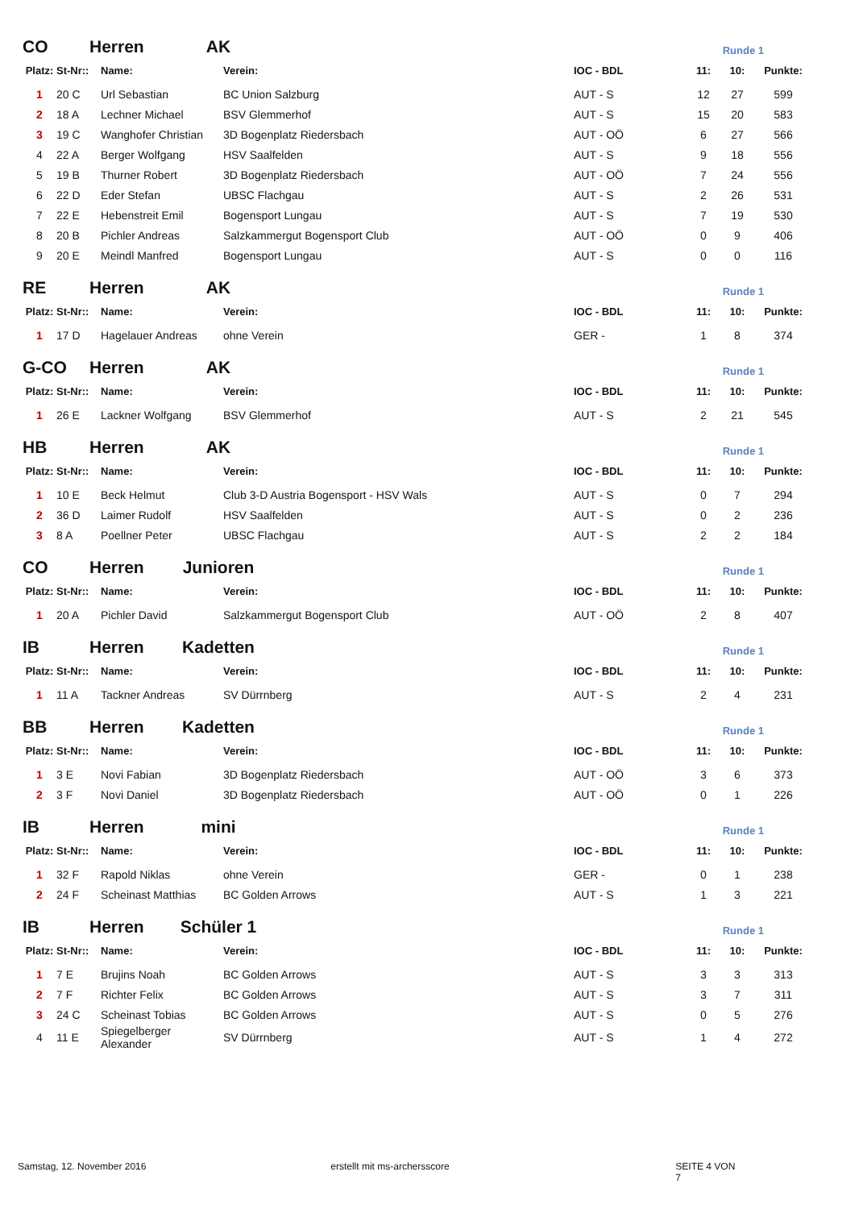CO Herren AK Runde 1
| Platz: | St-Nr:: | Name: | Verein: | IOC - BDL | 11: | 10: | Punkte: |
| --- | --- | --- | --- | --- | --- | --- | --- |
| 1 | 20 C | Url Sebastian | BC Union Salzburg | AUT - S | 12 | 27 | 599 |
| 2 | 18 A | Lechner Michael | BSV Glemmerhof | AUT - S | 15 | 20 | 583 |
| 3 | 19 C | Wanghofer Christian | 3D Bogenplatz Riedersbach | AUT - OÖ | 6 | 27 | 566 |
| 4 | 22 A | Berger Wolfgang | HSV Saalfelden | AUT - S | 9 | 18 | 556 |
| 5 | 19 B | Thurner Robert | 3D Bogenplatz Riedersbach | AUT - OÖ | 7 | 24 | 556 |
| 6 | 22 D | Eder Stefan | UBSC Flachgau | AUT - S | 2 | 26 | 531 |
| 7 | 22 E | Hebenstreit Emil | Bogensport Lungau | AUT - S | 7 | 19 | 530 |
| 8 | 20 B | Pichler Andreas | Salzkammergut Bogensport Club | AUT - OÖ | 0 | 9 | 406 |
| 9 | 20 E | Meindl Manfred | Bogensport Lungau | AUT - S | 0 | 0 | 116 |
RE Herren AK Runde 1
| Platz: | St-Nr:: | Name: | Verein: | IOC - BDL | 11: | 10: | Punkte: |
| --- | --- | --- | --- | --- | --- | --- | --- |
| 1 | 17 D | Hagelauer Andreas | ohne Verein | GER - | 1 | 8 | 374 |
G-CO Herren AK Runde 1
| Platz: | St-Nr:: | Name: | Verein: | IOC - BDL | 11: | 10: | Punkte: |
| --- | --- | --- | --- | --- | --- | --- | --- |
| 1 | 26 E | Lackner Wolfgang | BSV Glemmerhof | AUT - S | 2 | 21 | 545 |
HB Herren AK Runde 1
| Platz: | St-Nr:: | Name: | Verein: | IOC - BDL | 11: | 10: | Punkte: |
| --- | --- | --- | --- | --- | --- | --- | --- |
| 1 | 10 E | Beck Helmut | Club 3-D Austria Bogensport - HSV Wals | AUT - S | 0 | 7 | 294 |
| 2 | 36 D | Laimer Rudolf | HSV Saalfelden | AUT - S | 0 | 2 | 236 |
| 3 | 8 A | Poellner Peter | UBSC Flachgau | AUT - S | 2 | 2 | 184 |
CO Herren Junioren Runde 1
| Platz: | St-Nr:: | Name: | Verein: | IOC - BDL | 11: | 10: | Punkte: |
| --- | --- | --- | --- | --- | --- | --- | --- |
| 1 | 20 A | Pichler David | Salzkammergut Bogensport Club | AUT - OÖ | 2 | 8 | 407 |
IB Herren Kadetten Runde 1
| Platz: | St-Nr:: | Name: | Verein: | IOC - BDL | 11: | 10: | Punkte: |
| --- | --- | --- | --- | --- | --- | --- | --- |
| 1 | 11 A | Tackner Andreas | SV Dürrnberg | AUT - S | 2 | 4 | 231 |
BB Herren Kadetten Runde 1
| Platz: | St-Nr:: | Name: | Verein: | IOC - BDL | 11: | 10: | Punkte: |
| --- | --- | --- | --- | --- | --- | --- | --- |
| 1 | 3 E | Novi Fabian | 3D Bogenplatz Riedersbach | AUT - OÖ | 3 | 6 | 373 |
| 2 | 3 F | Novi Daniel | 3D Bogenplatz Riedersbach | AUT - OÖ | 0 | 1 | 226 |
IB Herren mini Runde 1
| Platz: | St-Nr:: | Name: | Verein: | IOC - BDL | 11: | 10: | Punkte: |
| --- | --- | --- | --- | --- | --- | --- | --- |
| 1 | 32 F | Rapold Niklas | ohne Verein | GER - | 0 | 1 | 238 |
| 2 | 24 F | Scheinast Matthias | BC Golden Arrows | AUT - S | 1 | 3 | 221 |
IB Herren Schüler 1 Runde 1
| Platz: | St-Nr:: | Name: | Verein: | IOC - BDL | 11: | 10: | Punkte: |
| --- | --- | --- | --- | --- | --- | --- | --- |
| 1 | 7 E | Brujins Noah | BC Golden Arrows | AUT - S | 3 | 3 | 313 |
| 2 | 7 F | Richter Felix | BC Golden Arrows | AUT - S | 3 | 7 | 311 |
| 3 | 24 C | Scheinast Tobias | BC Golden Arrows | AUT - S | 0 | 5 | 276 |
| 4 | 11 E | Spiegelberger Alexander | SV Dürrnberg | AUT - S | 1 | 4 | 272 |
Samstag, 12. November 2016 erstellt mit ms-archersscore SEITE 4 VON 7